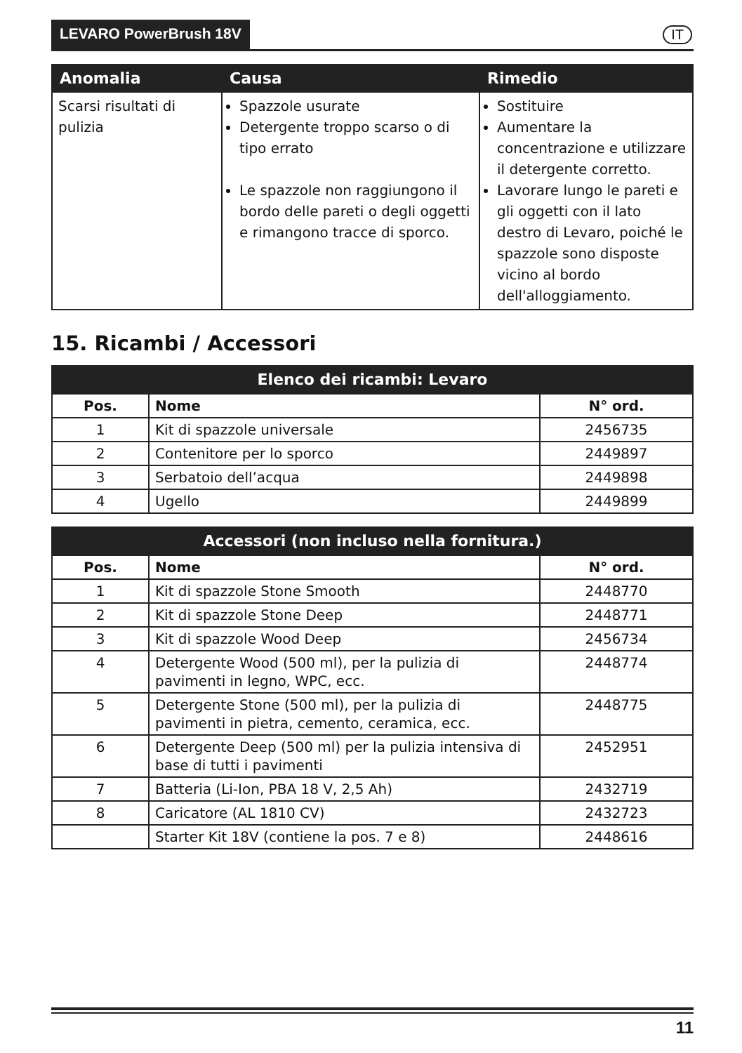LEVARO PowerBrush 18V IT
| Anomalia | Causa | Rimedio |
| --- | --- | --- |
| Scarsi risultati di pulizia | Spazzole usurate Detergente troppo scarso o di tipo errato Le spazzole non raggiungono il bordo delle pareti o degli oggetti e rimangono tracce di sporco. | Sostituire Aumentare la concentrazione e utilizzare il detergente corretto. Lavorare lungo le pareti e gli oggetti con il lato destro di Levaro, poiché le spazzole sono disposte vicino al bordo dell'alloggiamento. |
15. Ricambi / Accessori
| Elenco dei ricambi: Levaro | | |
| --- | --- | --- |
| Pos. | Nome | N° ord. |
| 1 | Kit di spazzole universale | 2456735 |
| 2 | Contenitore per lo sporco | 2449897 |
| 3 | Serbatoio dell’acqua | 2449898 |
| 4 | Ugello | 2449899 |
| Accessori (non incluso nella fornitura.) | | |
| --- | --- | --- |
| Pos. | Nome | N° ord. |
| 1 | Kit di spazzole Stone Smooth | 2448770 |
| 2 | Kit di spazzole Stone Deep | 2448771 |
| 3 | Kit di spazzole Wood Deep | 2456734 |
| 4 | Detergente Wood (500 ml), per la pulizia di pavimenti in legno, WPC, ecc. | 2448774 |
| 5 | Detergente Stone (500 ml), per la pulizia di pavimenti in pietra, cemento, ceramica, ecc. | 2448775 |
| 6 | Detergente Deep (500 ml) per la pulizia intensiva di base di tutti i pavimenti | 2452951 |
| 7 | Batteria (Li-Ion, PBA 18 V, 2,5 Ah) | 2432719 |
| 8 | Caricatore (AL 1810 CV) | 2432723 |
| | Starter Kit 18V (contiene la pos. 7 e 8) | 2448616 |
11